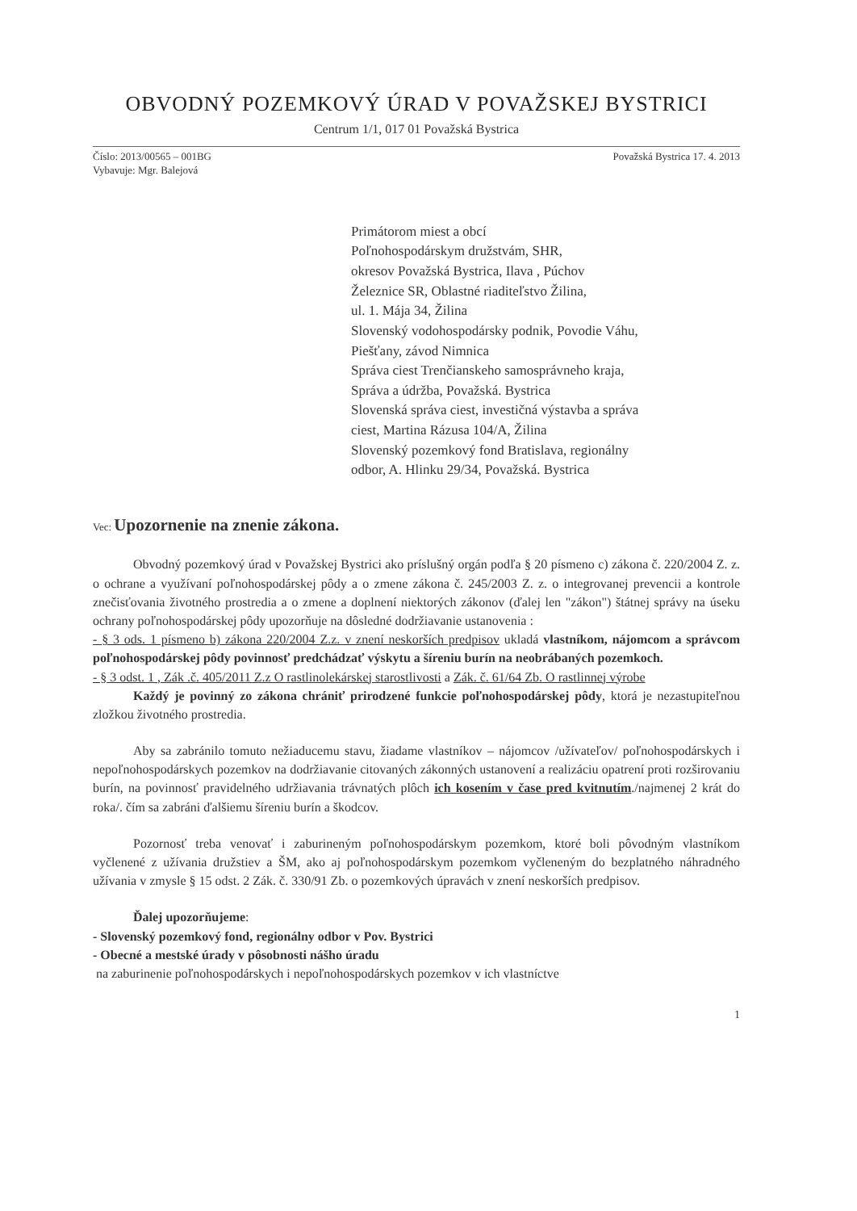OBVODNÝ POZEMKOVÝ ÚRAD V POVAŽSKEJ BYSTRICI
Centrum 1/1, 017 01 Považská Bystrica
Číslo: 2013/00565 – 001BG
Vybavuje: Mgr. Balejová
Považská Bystrica 17. 4. 2013
Primátorom miest a obcí
Poľnohospodárskym družstvám, SHR,
okresov Považská Bystrica, Ilava , Púchov
Železnice SR, Oblastné riaditeľstvo Žilina,
ul. 1. Mája 34, Žilina
Slovenský vodohospodársky podnik, Povodie Váhu,
Piešťany, závod Nimnica
Správa ciest Trenčianskeho samosprávneho kraja,
Správa a údržba, Považská. Bystrica
Slovenská správa ciest, investičná výstavba a správa
ciest, Martina Rázusa 104/A, Žilina
Slovenský pozemkový fond Bratislava, regionálny
odbor, A. Hlinku 29/34, Považská. Bystrica
Vec: Upozornenie na znenie zákona.
Obvodný pozemkový úrad v Považskej Bystrici ako príslušný orgán podľa § 20 písmeno c) zákona č. 220/2004 Z. z. o ochrane a využívaní poľnohospodárskej pôdy a o zmene zákona č. 245/2003 Z. z. o integrovanej prevencii a kontrole znečisťovania životného prostredia a o zmene a doplnení niektorých zákonov (ďalej len "zákon") štátnej správy na úseku ochrany poľnohospodárskej pôdy upozorňuje na dôsledné dodržiavanie ustanovenia :
- § 3 ods. 1 písmeno b) zákona 220/2004 Z.z. v znení neskorších predpisov ukladá vlastníkom, nájomcom a správcom poľnohospodárskej pôdy povinnosť predchádzať výskytu a šíreniu burín na neobrábaných pozemkoch.
- § 3 odst. 1 , Zák .č. 405/2011 Z.z O rastlinolekárskej starostlivosti a Zák. č. 61/64 Zb. O rastlinnej výrobe
Každý je povinný zo zákona chrániť prirodzené funkcie poľnohospodárskej pôdy, ktorá je nezastupiteľnou zložkou životného prostredia.
Aby sa zabránilo tomuto nežiaducemu stavu, žiadame vlastníkov – nájomcov /užívateľov/ poľnohospodárskych i nepoľnohospodárskych pozemkov na dodržiavanie citovaných zákonných ustanovení a realizáciu opatrení proti rozširovaniu burín, na povinnosť pravidelného udržiavania trávnatých plôch ich kosením v čase pred kvitnutím./najmenej 2 krát do roka/. čím sa zabráni ďalšiemu šíreniu burín a škodcov.
Pozornosť treba venovať i zaburineným poľnohospodárskym pozemkom, ktoré boli pôvodným vlastníkom vyčlenené z užívania družstiev a ŠM, ako aj poľnohospodárskym pozemkom vyčleneným do bezplatného náhradného užívania v zmysle § 15 odst. 2 Zák. č. 330/91 Zb. o pozemkových úpravách v znení neskorších predpisov.
Ďalej upozorňujeme:
- Slovenský pozemkový fond, regionálny odbor v Pov. Bystrici
- Obecné a mestské úrady v pôsobnosti nášho úradu
na zaburinenie poľnohospodárskych i nepoľnohospodárskych pozemkov v ich vlastníctve
1